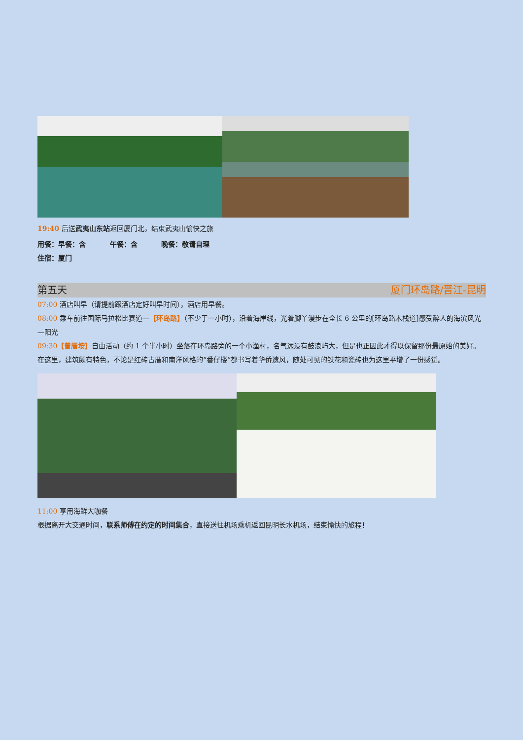19:40 后送武夷山东站返回厦门北，结束武夷山愉快之旅
用餐：早餐：含 午餐：含 晚餐：敬请自理
住宿：厦门
第五天 厦门环岛路/晋江-昆明
07:00 酒店叫早（请提前跟酒店定好叫早时间），酒店用早餐。
08:00 乘车前往国际马拉松比赛道—【环岛路】（不少于一小时），沿着海岸线，光着脚丫漫步在全长 6 公里的[环岛路木栈道]感受醉人的海滨风光—阳光
09:30【曾厝垵】自由活动（约 1 个半小时）坐落在环岛路旁的一个小渔村，名气远没有鼓浪屿大，但是也正因此才得以保留那份最原始的美好。在这里，建筑颇有特色，不论是红砖古厝和南洋风格的“番仔楼”都书写着华侨遗风，随处可见的铁花和瓷砖也为这里平增了一份感觉。
11:00 享用海鲜大咖餐
根据离开大交通时间，联系师傅在约定的时间集合，直接送往机场乘机返回昆明长水机场，结束愉快的旅程！